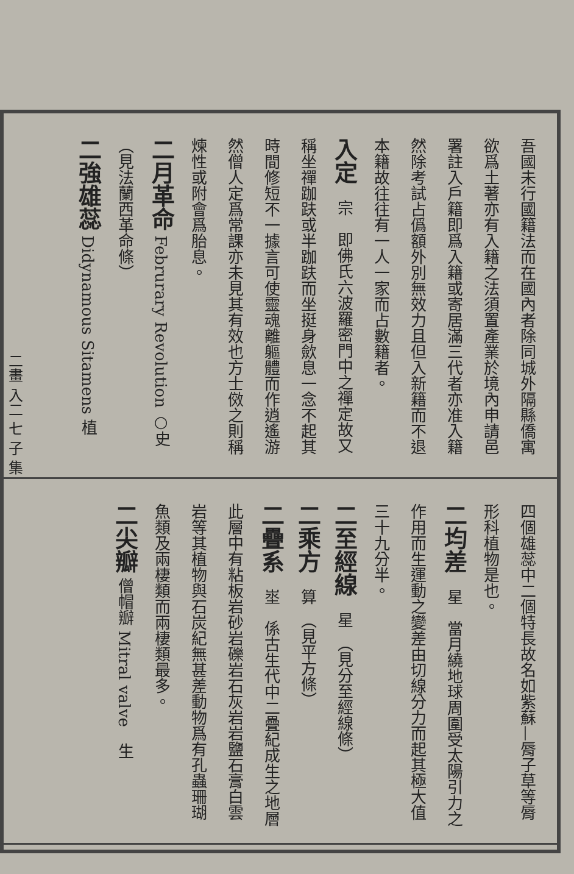二畫 入二 七 子 集
吾國未行國籍法而在國內者除同城外隔縣僑寓欲爲土著亦有入籍之法須置產業於境內申請邑署註入戶籍即爲入籍或寄居滿三代者亦准入籍然除考試占僞額外別無效力且但入新籍而不退本籍故往往有一人一家而占數籍者。
入定　宗　即佛氏六波羅密門中之禪定故又稱坐禪跏趺或半跏趺而坐挺身歛息一念不起其時間修短不一據言可使靈魂離軀體而作逍遙游然僧人定爲常課亦未見其有效也方士傚之則稱煉性或附會爲胎息。
二月革命 Februrary Revolution ○史 （見法蘭西革命條）
二強雄蕊 Didynamous Sitamens 植
四個雄蕊中二個特長故名如紫蘇—脣子草等脣形科植物是也。
二均差　星　當月繞地球周圍受太陽引力之作用而生運動之變差由切線分力而起其極大值三十九分半。
二至經線　星　（見分至經線條）
二乘方　算　（見平方條）
二疊系　埊　係古生代中二疊紀成生之地層此層中有粘板岩砂岩礫岩石灰岩岩鹽石膏白雲岩等其植物與石炭紀無甚差動物爲有孔蟲珊瑚魚類及兩棲類而兩棲類最多。
二尖瓣 僧帽瓣 Mitral valve　生